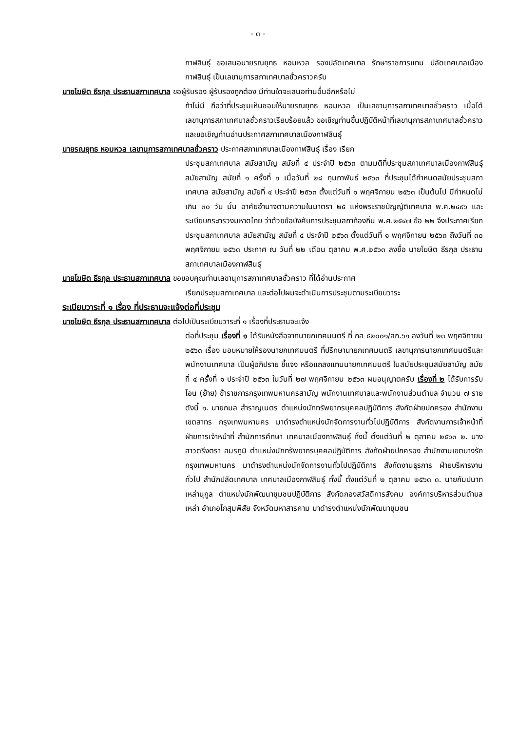- ๓ -
กาฬสินธุ์ ขอเสนอนายรณยุทธ หอมหวล รองปลัดเทศบาล รักษาราชการแทน ปลัดเทศบาลเมืองกาฬสินธุ์ เป็นเลขานุการสภาเทศบาลชั่วคราวครับ
นายโฆษิต ธีรกุล ประธานสภาเทศบาล ขอผู้รับรอง ผู้รับรองถูกต้อง มีท่านใดจะเสนอท่านอื่นอีกหรือไม่
ถ้าไม่มี ถือว่าที่ประชุมเห็นชอบให้นายรณยุทธ หอมหวล เป็นเลขานุการสภาเทศบาลชั่วคราว เมื่อได้เลขานุการสภาเทศบาลชั่วคราวเรียบร้อยแล้ว ขอเชิญท่านขึ้นปฏิบัติหน้าที่เลขานุการสภาเทศบาลชั่วคราวและขอเชิญท่านอ่านประกาศสภาเทศบาลเมืองกาฬสินธุ์
นายรณยุทธ หอมหวล เลขานุการสภาเทศบาลชั่วคราว ประกาศสภาเทศบาลเมืองกาฬสินธุ์ เรื่อง เรียก
ประชุมสภาเทศบาล สมัยสามัญ สมัยที่ ๔ ประจำปี ๒๕๖๓ ตามมติที่ประชุมสภาเทศบาลเมืองกาฬสินธุ์ สมัยสามัญ สมัยที่ ๑ ครั้งที่ ๑ เมื่อวันที่ ๒๘ กุมภาพันธ์ ๒๕๖๓ ที่ประชุมได้กำหนดสมัยประชุมสภาเทศบาล สมัยสามัญ สมัยที่ ๔ ประจำปี ๒๕๖๓ ตั้งแต่วันที่ ๑ พฤศจิกายน ๒๕๖๓ เป็นต้นไป มีกำหนดไม่เกิน ๓๐ วัน นั้น อาศัยอำนาจตามความในมาตรา ๒๕ แห่งพระราชบัญญัติเทศบาล พ.ศ.๒๔๙๖ และระเบียบกระทรวงมหาดไทย ว่าด้วยข้อบังคับการประชุมสภาท้องถิ่น พ.ศ.๒๕๔๗ ข้อ ๒๒ จึงประกาศเรียกประชุมสภาเทศบาล สมัยสามัญ สมัยที่ ๔ ประจำปี ๒๕๖๓ ตั้งแต่วันที่ ๑ พฤศจิกายน ๒๕๖๓ ถึงวันที่ ๓๐ พฤศจิกายน ๒๕๖๓ ประกาศ ณ วันที่ ๒๒ เดือน ตุลาคม พ.ศ.๒๕๖๓ ลงชื่อ นายโฆษิต ธีรกุล ประธานสภาเทศบาลเมืองกาฬสินธุ์
นายโฆษิต ธีรกุล ประธานสภาเทศบาล ขอขอบคุณท่านเลขานุการสภาเทศบาลชั่วคราว ที่ได้อ่านประกาศ
เรียกประชุมสภาเทศบาล และต่อไปผมจะดำเนินการประชุมตามระเบียบวาระ
ระเบียบวาระที่ ๑ เรื่อง ที่ประธานจะแจ้งต่อที่ประชุม
นายโฆษิต ธีรกุล ประธานสภาเทศบาล ต่อไปเป็นระเบียบวาระที่ ๑ เรื่องที่ประธานจะแจ้ง
ต่อที่ประชุม เรื่องที่ ๑ ได้รับหนังสือจากนายกเทศมนตรี ที่ กส ๕๒๐๐๑/สภ.๖๑ ลงวันที่ ๒๓ พฤศจิกายน ๒๕๖๓ เรื่อง มอบหมายให้รองนายกเทศมนตรี ที่ปรึกษานายกเทศมนตรี เลขานุการนายกเทศมนตรีและพนักงานเทศบาล เป็นผู้อภิปราย ชี้แจง หรือแถลงแทนนายกเทศมนตรี ในสมัยประชุมสมัยสามัญ สมัยที่ ๔ ครั้งที่ ๑ ประจำปี ๒๕๖๓ ในวันที่ ๒๗ พฤศจิกายน ๒๕๖๓ ผมอนุญาตครับ เรื่องที่ ๒ ได้รับการรับโอน (ย้าย) ข้าราชการกรุงเทพมหานครสามัญ พนักงานเทศบาลและพนักงานส่วนตำบล จำนวน ๗ ราย ดังนี้ ๑. นายกมล สำราญเนตร ตำแหน่งนักทรัพยากรบุคคลปฏิบัติการ สังกัดฝ่ายปกครอง สำนักงานเขตสาทร กรุงเทพมหานคร มาดำรงตำแหน่งนักจัดการงานทั่วไปปฏิบัติการ สังกัดงานการเจ้าหน้าที่ ฝ่ายการเจ้าหน้าที่ สำนักการศึกษา เทศบาลเมืองกาฬสินธุ์ ทั้งนี้ ตั้งแต่วันที่ ๒ ตุลาคม ๒๕๖๓ ๒. นางสาวตรีงตรา สมรภูมิ ตำแหน่งนักทรัพยากรบุคคลปฏิบัติการ สังกัดฝ่ายปกครอง สำนักงานเขตบางรัก กรุงเทพมหานคร มาดำรงตำแหน่งนักจัดการงานทั่วไปปฏิบัติการ สังกัดงานธุรการ ฝ่ายบริหารงานทั่วไป สำนักปลัดเทศบาล เทศบาลเมืองกาฬสินธุ์ ทั้งนี้ ตั้งแต่วันที่ ๒ ตุลาคม ๒๕๖๓ ๓. นายกัมปนาท เหล่านุกูล ตำแหน่งนักพัฒนาชุมชนปฏิบัติการ สังกัดกองสวัสดิการสังคม องค์การบริหารส่วนตำบลเหล่า อำเภอโกสุมพิสัย จังหวัดมหาสารคาม มาดำรงตำแหน่งนักพัฒนาชุมชน